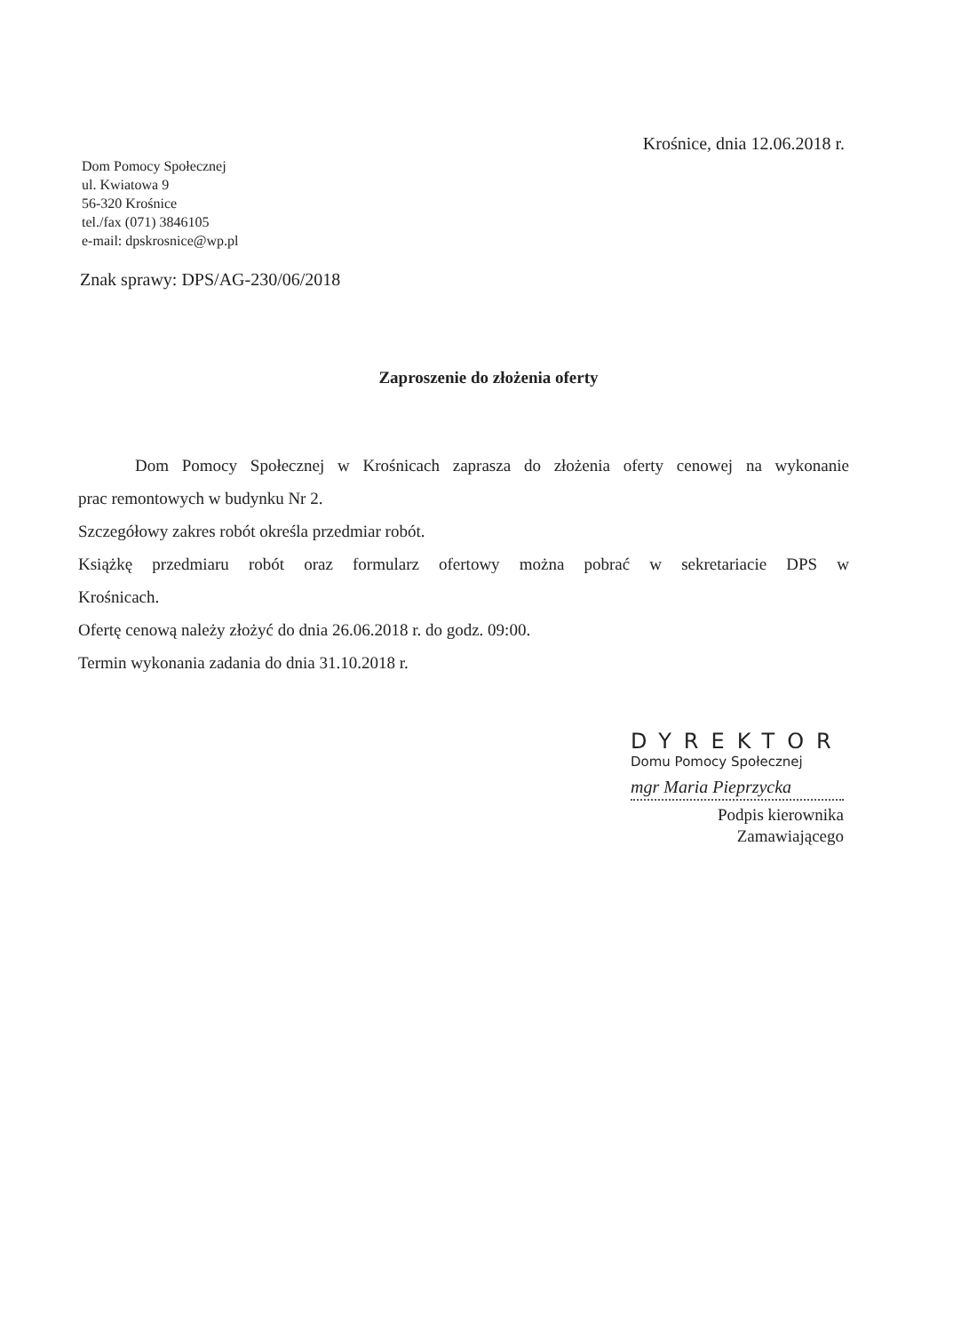Krośnice, dnia 12.06.2018 r.
Dom Pomocy Społecznej
ul. Kwiatowa 9
56-320 Krośnice
tel./fax (071) 3846105
e-mail: dpskrosnice@wp.pl
Znak sprawy: DPS/AG-230/06/2018
Zaproszenie do złożenia oferty
Dom Pomocy Społecznej w Krośnicach zaprasza do złożenia oferty cenowej na wykonanie
prac remontowych w budynku Nr 2.
Szczegółowy zakres robót określa przedmiar robót.
Książkę przedmiaru robót oraz formularz ofertowy można pobrać w sekretariacie DPS w
Krośnicach.
Ofertę cenową należy złożyć do dnia 26.06.2018 r. do godz. 09:00.
Termin wykonania zadania do dnia 31.10.2018 r.
DYREKTOR
Domu Pomocy Społecznej
mgr Maria Pieprzycka
Podpis kierownika
Zamawiającego